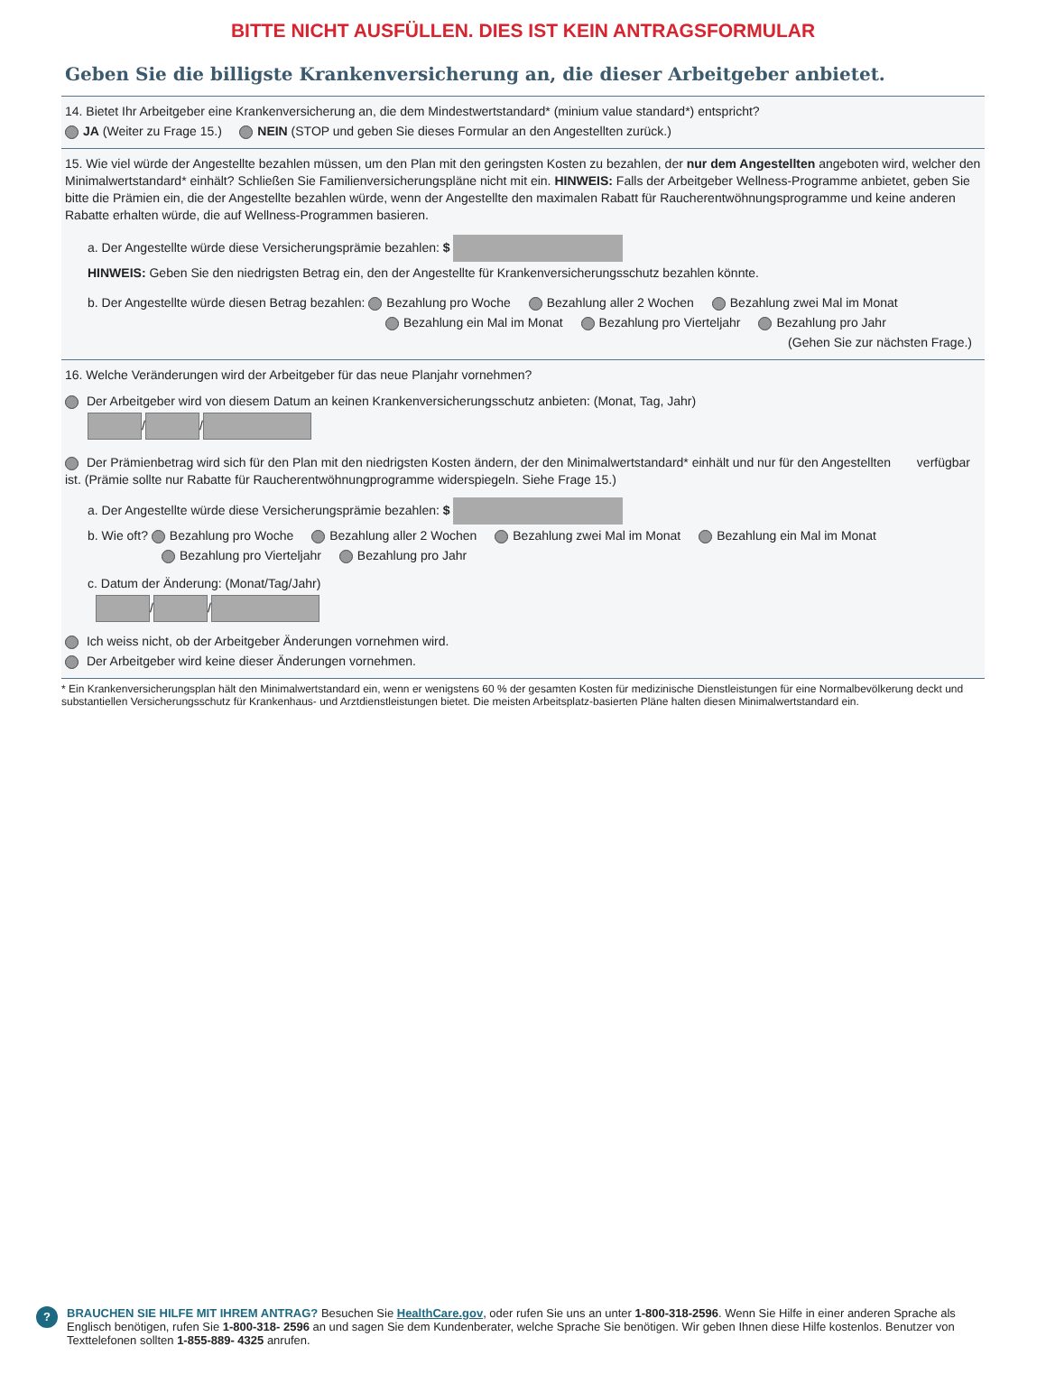BITTE NICHT AUSFÜLLEN. DIES IST KEIN ANTRAGSFORMULAR
Geben Sie die billigste Krankenversicherung an, die dieser Arbeitgeber anbietet.
14. Bietet Ihr Arbeitgeber eine Krankenversicherung an, die dem Mindestwertstandard* (minium value standard*) entspricht?
JA (Weiter zu Frage 15.) NEIN (STOP und geben Sie dieses Formular an den Angestellten zurück.)
15. Wie viel würde der Angestellte bezahlen müssen, um den Plan mit den geringsten Kosten zu bezahlen, der nur dem Angestellten angeboten wird, welcher den Minimalwertstandard* einhält? Schließen Sie Familienversicherungspläne nicht mit ein. HINWEIS: Falls der Arbeitgeber Wellness-Programme anbietet, geben Sie bitte die Prämien ein, die der Angestellte bezahlen würde, wenn der Angestellte den maximalen Rabatt für Raucherentwöhnungsprogramme und keine anderen Rabatte erhalten würde, die auf Wellness-Programmen basieren.
a. Der Angestellte würde diese Versicherungsprämie bezahlen: $
HINWEIS: Geben Sie den niedrigsten Betrag ein, den der Angestellte für Krankenversicherungsschutz bezahlen könnte.
b. Der Angestellte würde diesen Betrag bezahlen: Bezahlung pro Woche Bezahlung aller 2 Wochen Bezahlung zwei Mal im Monat
Bezahlung ein Mal im Monat Bezahlung pro Vierteljahr Bezahlung pro Jahr
(Gehen Sie zur nächsten Frage.)
16. Welche Veränderungen wird der Arbeitgeber für das neue Planjahr vornehmen?
Der Arbeitgeber wird von diesem Datum an keinen Krankenversicherungsschutz anbieten: (Monat, Tag, Jahr)
/ /
Der Prämienbetrag wird sich für den Plan mit den niedrigsten Kosten ändern, der den Minimalwertstandard* einhält und nur für den Angestellten verfügbar ist. (Prämie sollte nur Rabatte für Raucherentwöhnungprogramme widerspiegeln. Siehe Frage 15.)
a. Der Angestellte würde diese Versicherungsprämie bezahlen: $
b. Wie oft? Bezahlung pro Woche Bezahlung aller 2 Wochen Bezahlung zwei Mal im Monat Bezahlung ein Mal im Monat
Bezahlung pro Vierteljahr Bezahlung pro Jahr
c. Datum der Änderung: (Monat/Tag/Jahr)
/ /
Ich weiss nicht, ob der Arbeitgeber Änderungen vornehmen wird.
Der Arbeitgeber wird keine dieser Änderungen vornehmen.
* Ein Krankenversicherungsplan hält den Minimalwertstandard ein, wenn er wenigstens 60 % der gesamten Kosten für medizinische Dienstleistungen für eine Normalbevölkerung deckt und substantiellen Versicherungsschutz für Krankenhaus- und Arztdienstleistungen bietet. Die meisten Arbeitsplatz-basierten Pläne halten diesen Minimalwertstandard ein.
?
BRAUCHEN SIE HILFE MIT IHREM ANTRAG? Besuchen Sie HealthCare.gov, oder rufen Sie uns an unter 1-800-318-2596. Wenn Sie Hilfe in einer anderen Sprache als Englisch benötigen, rufen Sie 1-800-318- 2596 an und sagen Sie dem Kundenberater, welche Sprache Sie benötigen. Wir geben Ihnen diese Hilfe kostenlos. Benutzer von Texttelefonen sollten 1-855-889- 4325 anrufen.